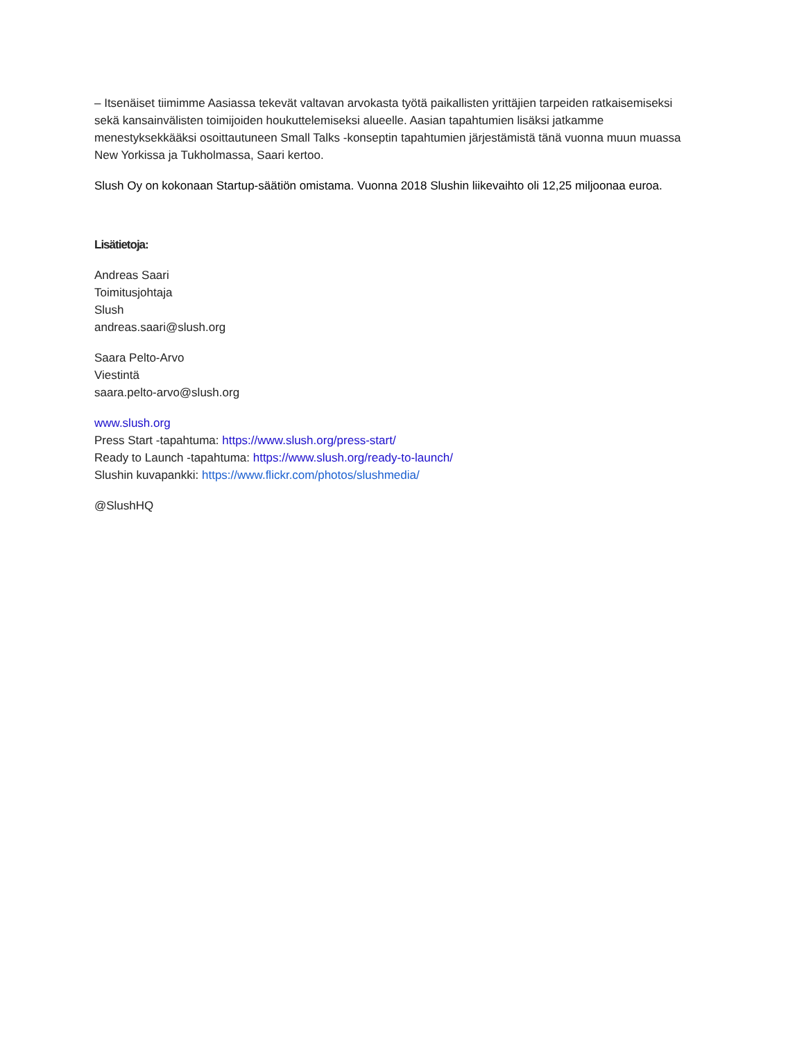– Itsenäiset tiimimme Aasiassa tekevät valtavan arvokasta työtä paikallisten yrittäjien tarpeiden ratkaisemiseksi sekä kansainvälisten toimijoiden houkuttelemiseksi alueelle. Aasian tapahtumien lisäksi jatkamme menestyksekkääksi osoittautuneen Small Talks -konseptin tapahtumien järjestämistä tänä vuonna muun muassa New Yorkissa ja Tukholmassa, Saari kertoo.
Slush Oy on kokonaan Startup-säätiön omistama. Vuonna 2018 Slushin liikevaihto oli 12,25 miljoonaa euroa.
Lisätietoja:
Andreas Saari
Toimitusjohtaja
Slush
andreas.saari@slush.org
Saara Pelto-Arvo
Viestintä
saara.pelto-arvo@slush.org
www.slush.org
Press Start -tapahtuma: https://www.slush.org/press-start/
Ready to Launch -tapahtuma: https://www.slush.org/ready-to-launch/
Slushin kuvapankki: https://www.flickr.com/photos/slushmedia/
@SlushHQ